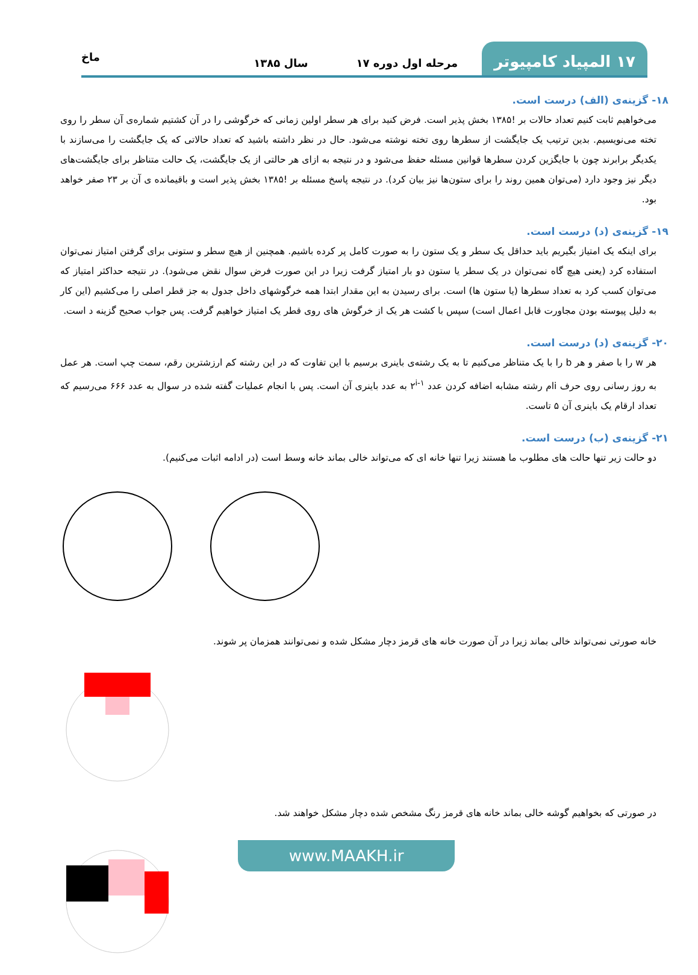۱۷ المپیاد کامپیوتر
مرحله اول دوره ۱۷
سال ۱۳۸۵
ماخ
۱۸- گزینه‌ی (الف) درست است.
می‌خواهیم ثابت کنیم تعداد حالات بر !۱۳۸۵ بخش پذیر است. فرض کنید برای هر سطر اولین زمانی که خرگوشی را در آن کشتیم شماره‌ی آن سطر را روی تخته می‌نویسیم. بدین ترتیب یک جایگشت از سطرها روی تخته نوشته می‌شود. حال در نظر داشته باشید که تعداد حالاتی که یک جایگشت را می‌سازند با یکدیگر برابرند چون با جایگزین کردن سطرها قوانین مسئله حفظ می‌شود و در نتیجه به ازای هر حالتی از یک جایگشت، یک حالت متناظر برای جایگشت‌های دیگر نیز وجود دارد (می‌توان همین روند را برای ستون‌ها نیز بیان کرد). در نتیجه پاسخ مسئله بر !۱۳۸۵ بخش پذیر است و باقیمانده ی آن بر ۲۳ صفر خواهد بود.
۱۹- گزینه‌ی (د) درست است.
برای اینکه یک امتیاز بگیریم باید حداقل یک سطر و یک ستون را به صورت کامل پر کرده باشیم. همچنین از هیچ سطر و ستونی برای گرفتن امتیاز نمی‌توان استفاده کرد (یعنی هیچ گاه نمی‌توان در یک سطر یا ستون دو بار امتیاز گرفت زیرا در این صورت فرض سوال نقض می‌شود). در نتیجه حداکثر امتیاز که می‌توان کسب کرد به تعداد سطرها (یا ستون ها) است. برای رسیدن به این مقدار ابتدا همه خرگوشهای داخل جدول به جز قطر اصلی را می‌کشیم (این کار به دلیل پیوسته بودن مجاورت قابل اعمال است) سپس با کشت هر یک از خرگوش های روی قطر یک امتیاز خواهیم گرفت. پس جواب صحیح گزینه د است.
۲۰- گزینه‌ی (د) درست است.
هر w را با صفر و هر b را با یک متناظر می‌کنیم تا به یک رشته‌ی باینری برسیم با این تفاوت که در این رشته کم ارزشترین رقم، سمت چپ است. هر عمل به روز رسانی روی حرف iام رشته مشابه اضافه کردن عدد ۲<sup>i-۱</sup> به عدد باینری آن است. پس با انجام عملیات گفته شده در سوال به عدد ۶۶۶ می‌رسیم که تعداد ارقام یک باینری آن ۵ تاست.
۲۱- گزینه‌ی (ب) درست است.
دو حالت زیر تنها حالت های مطلوب ما هستند زیرا تنها خانه ای که می‌تواند خالی بماند خانه وسط است (در ادامه اثبات می‌کنیم).
خانه صورتی نمی‌تواند خالی بماند زیرا در آن صورت خانه های قرمز دچار مشکل شده و نمی‌توانند همزمان پر شوند.
در صورتی که بخواهیم گوشه خالی بماند خانه های قرمز رنگ مشخص شده دچار مشکل خواهند شد.
www.MAAKH.ir